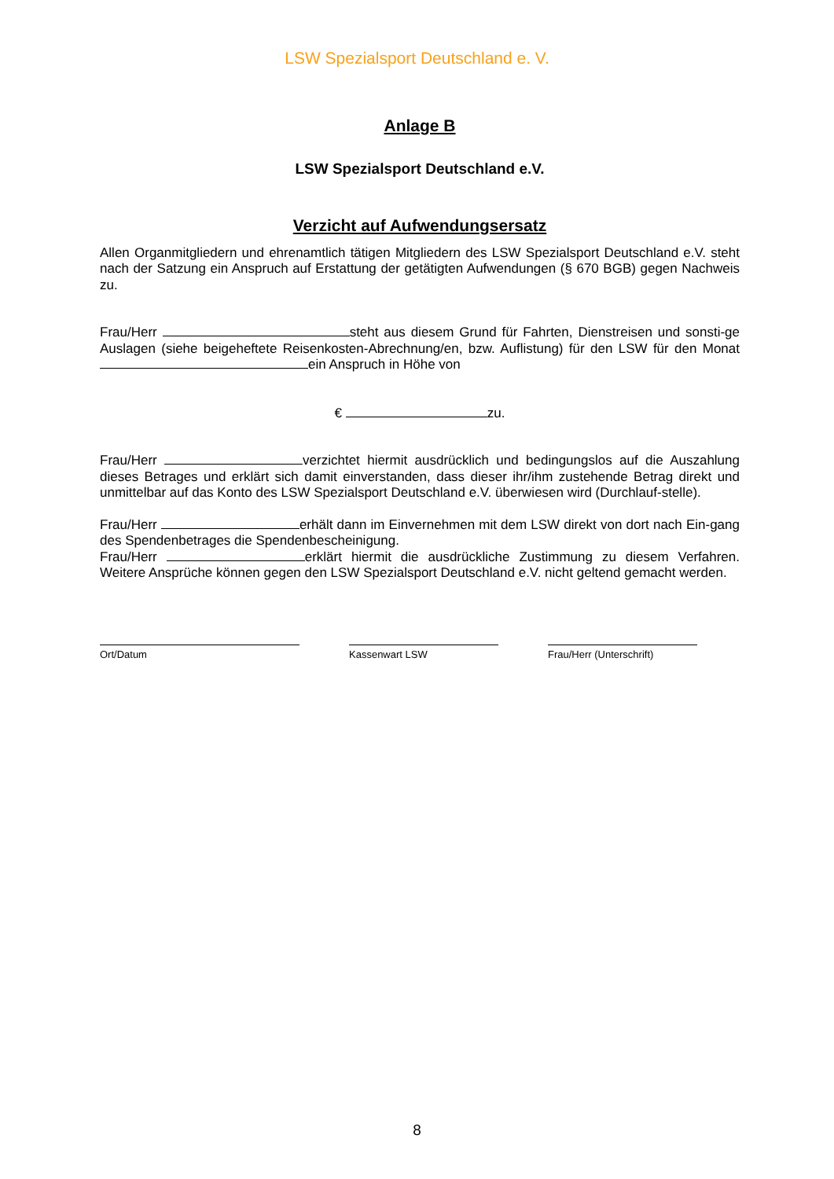LSW Spezialsport Deutschland e. V.
Anlage B
LSW Spezialsport Deutschland e.V.
Verzicht auf Aufwendungsersatz
Allen Organmitgliedern und ehrenamtlich tätigen Mitgliedern des LSW Spezialsport Deutschland e.V. steht nach der Satzung ein Anspruch auf Erstattung der getätigten Aufwendungen (§ 670 BGB) gegen Nachweis zu.
Frau/Herr steht aus diesem Grund für Fahrten, Dienstreisen und sonsti-ge Auslagen (siehe beigeheftete Reisenkosten-Abrechnung/en, bzw. Auflistung) für den LSW für den Monat ein Anspruch in Höhe von
€ zu.
Frau/Herr verzichtet hiermit ausdrücklich und bedingungslos auf die Auszahlung dieses Betrages und erklärt sich damit einverstanden, dass dieser ihr/ihm zustehende Betrag direkt und unmittelbar auf das Konto des LSW Spezialsport Deutschland e.V. überwiesen wird (Durchlauf-stelle).
Frau/Herr erhält dann im Einvernehmen mit dem LSW direkt von dort nach Ein-gang des Spendenbetrages die Spendenbescheinigung.
Frau/Herr erklärt hiermit die ausdrückliche Zustimmung zu diesem Verfahren. Weitere Ansprüche können gegen den LSW Spezialsport Deutschland e.V. nicht geltend gemacht werden.
Ort/Datum Kassenwart LSW Frau/Herr (Unterschrift)
8